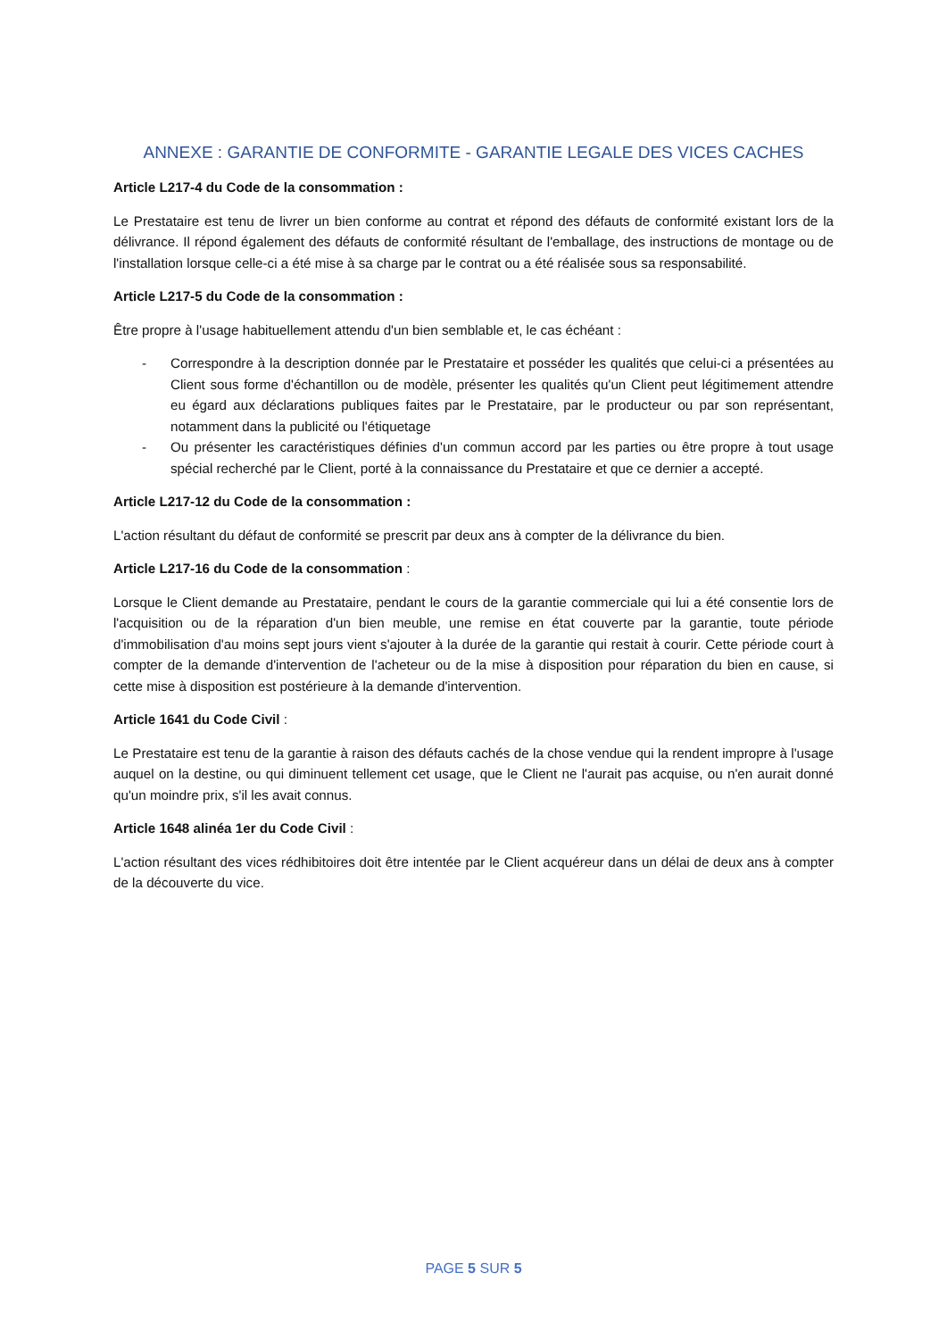ANNEXE : GARANTIE DE CONFORMITE - GARANTIE LEGALE DES VICES CACHES
Article L217-4 du Code de la consommation :
Le Prestataire est tenu de livrer un bien conforme au contrat et répond des défauts de conformité existant lors de la délivrance. Il répond également des défauts de conformité résultant de l'emballage, des instructions de montage ou de l'installation lorsque celle-ci a été mise à sa charge par le contrat ou a été réalisée sous sa responsabilité.
Article L217-5 du Code de la consommation :
Être propre à l'usage habituellement attendu d'un bien semblable et, le cas échéant :
- Correspondre à la description donnée par le Prestataire et posséder les qualités que celui-ci a présentées au Client sous forme d'échantillon ou de modèle, présenter les qualités qu'un Client peut légitimement attendre eu égard aux déclarations publiques faites par le Prestataire, par le producteur ou par son représentant, notamment dans la publicité ou l'étiquetage
- Ou présenter les caractéristiques définies d'un commun accord par les parties ou être propre à tout usage spécial recherché par le Client, porté à la connaissance du Prestataire et que ce dernier a accepté.
Article L217-12 du Code de la consommation :
L'action résultant du défaut de conformité se prescrit par deux ans à compter de la délivrance du bien.
Article L217-16 du Code de la consommation :
Lorsque le Client demande au Prestataire, pendant le cours de la garantie commerciale qui lui a été consentie lors de l'acquisition ou de la réparation d'un bien meuble, une remise en état couverte par la garantie, toute période d'immobilisation d'au moins sept jours vient s'ajouter à la durée de la garantie qui restait à courir. Cette période court à compter de la demande d'intervention de l'acheteur ou de la mise à disposition pour réparation du bien en cause, si cette mise à disposition est postérieure à la demande d'intervention.
Article 1641 du Code Civil :
Le Prestataire est tenu de la garantie à raison des défauts cachés de la chose vendue qui la rendent impropre à l'usage auquel on la destine, ou qui diminuent tellement cet usage, que le Client ne l'aurait pas acquise, ou n'en aurait donné qu'un moindre prix, s'il les avait connus.
Article 1648 alinéa 1er du Code Civil :
L'action résultant des vices rédhibitoires doit être intentée par le Client acquéreur dans un délai de deux ans à compter de la découverte du vice.
PAGE 5 SUR 5